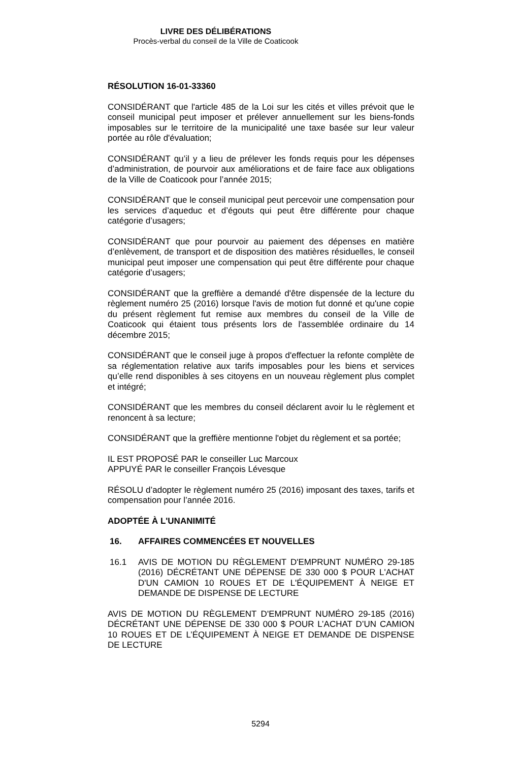LIVRE DES DÉLIBÉRATIONS
Procès-verbal du conseil de la Ville de Coaticook
RÉSOLUTION 16-01-33360
CONSIDÉRANT que l'article 485 de la Loi sur les cités et villes prévoit que le conseil municipal peut imposer et prélever annuellement sur les biens-fonds imposables sur le territoire de la municipalité une taxe basée sur leur valeur portée au rôle d'évaluation;
CONSIDÉRANT qu’il y a lieu de prélever les fonds requis pour les dépenses d’administration, de pourvoir aux améliorations et de faire face aux obligations de la Ville de Coaticook pour l’année 2015;
CONSIDÉRANT que le conseil municipal peut percevoir une compensation pour les services d’aqueduc et d’égouts qui peut être différente pour chaque catégorie d’usagers;
CONSIDÉRANT que pour pourvoir au paiement des dépenses en matière d’enlèvement, de transport et de disposition des matières résiduelles, le conseil municipal peut imposer une compensation qui peut être différente pour chaque catégorie d’usagers;
CONSIDÉRANT que la greffière a demandé d'être dispensée de la lecture du règlement numéro 25 (2016) lorsque l'avis de motion fut donné et qu'une copie du présent règlement fut remise aux membres du conseil de la Ville de Coaticook qui étaient tous présents lors de l'assemblée ordinaire du 14 décembre 2015;
CONSIDÉRANT que le conseil juge à propos d'effectuer la refonte complète de sa réglementation relative aux tarifs imposables pour les biens et services qu’elle rend disponibles à ses citoyens en un nouveau règlement plus complet et intégré;
CONSIDÉRANT que les membres du conseil déclarent avoir lu le règlement et renoncent à sa lecture;
CONSIDÉRANT que la greffière mentionne l'objet du règlement et sa portée;
IL EST PROPOSÉ PAR le conseiller Luc Marcoux
APPUYÉ PAR le conseiller François Lévesque
RÉSOLU d’adopter le règlement numéro 25 (2016) imposant des taxes, tarifs et compensation pour l’année 2016.
ADOPTÉE À L'UNANIMITÉ
16. AFFAIRES COMMENCÉES ET NOUVELLES
16.1 AVIS DE MOTION DU RÈGLEMENT D'EMPRUNT NUMÉRO 29-185 (2016) DÉCRÉTANT UNE DÉPENSE DE 330 000 $ POUR L'ACHAT D'UN CAMION 10 ROUES ET DE L'ÉQUIPEMENT À NEIGE ET DEMANDE DE DISPENSE DE LECTURE
AVIS DE MOTION DU RÈGLEMENT D'EMPRUNT NUMÉRO 29-185 (2016) DÉCRÉTANT UNE DÉPENSE DE 330 000 $ POUR L’ACHAT D’UN CAMION 10 ROUES ET DE L’ÉQUIPEMENT À NEIGE ET DEMANDE DE DISPENSE DE LECTURE
5294